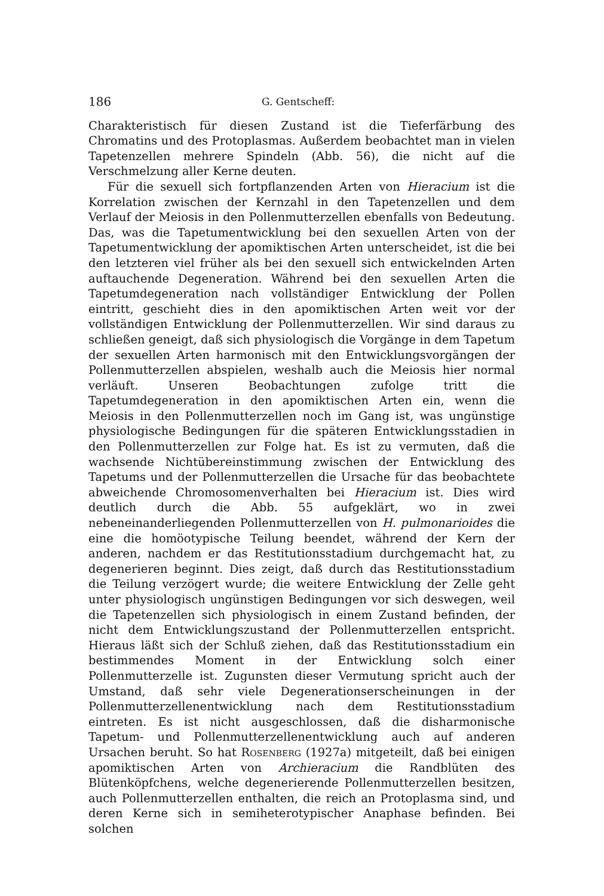186 G. Gentscheff:
Charakteristisch für diesen Zustand ist die Tieferfärbung des Chromatins und des Protoplasmas. Außerdem beobachtet man in vielen Tapetenzellen mehrere Spindeln (Abb. 56), die nicht auf die Verschmelzung aller Kerne deuten.
Für die sexuell sich fortpflanzenden Arten von Hieracium ist die Korrelation zwischen der Kernzahl in den Tapetenzellen und dem Verlauf der Meiosis in den Pollenmutterzellen ebenfalls von Bedeutung. Das, was die Tapetumentwicklung bei den sexuellen Arten von der Tapetumentwicklung der apomiktischen Arten unterscheidet, ist die bei den letzteren viel früher als bei den sexuell sich entwickelnden Arten auftauchende Degeneration. Während bei den sexuellen Arten die Tapetumdegeneration nach vollständiger Entwicklung der Pollen eintritt, geschieht dies in den apomiktischen Arten weit vor der vollständigen Entwicklung der Pollenmutterzellen. Wir sind daraus zu schließen geneigt, daß sich physiologisch die Vorgänge in dem Tapetum der sexuellen Arten harmonisch mit den Entwicklungsvorgängen der Pollenmutterzellen abspielen, weshalb auch die Meiosis hier normal verläuft. Unseren Beobachtungen zufolge tritt die Tapetumdegeneration in den apomiktischen Arten ein, wenn die Meiosis in den Pollenmutterzellen noch im Gang ist, was ungünstige physiologische Bedingungen für die späteren Entwicklungsstadien in den Pollenmutterzellen zur Folge hat. Es ist zu vermuten, daß die wachsende Nichtübereinstimmung zwischen der Entwicklung des Tapetums und der Pollenmutterzellen die Ursache für das beobachtete abweichende Chromosomenverhalten bei Hieracium ist. Dies wird deutlich durch die Abb. 55 aufgeklärt, wo in zwei nebeneinanderliegenden Pollenmutterzellen von H. pulmonarioides die eine die homöotypische Teilung beendet, während der Kern der anderen, nachdem er das Restitutionsstadium durchgemacht hat, zu degenerieren beginnt. Dies zeigt, daß durch das Restitutionsstadium die Teilung verzögert wurde; die weitere Entwicklung der Zelle geht unter physiologisch ungünstigen Bedingungen vor sich deswegen, weil die Tapetenzellen sich physiologisch in einem Zustand befinden, der nicht dem Entwicklungszustand der Pollenmutterzellen entspricht. Hieraus läßt sich der Schluß ziehen, daß das Restitutionsstadium ein bestimmendes Moment in der Entwicklung solch einer Pollenmutterzelle ist. Zugunsten dieser Vermutung spricht auch der Umstand, daß sehr viele Degenerationserscheinungen in der Pollenmutterzellenentwicklung nach dem Restitutionsstadium eintreten. Es ist nicht ausgeschlossen, daß die disharmonische Tapetum- und Pollenmutterzellenentwicklung auch auf anderen Ursachen beruht. So hat Rosenberg (1927a) mitgeteilt, daß bei einigen apomiktischen Arten von Archieracium die Randblüten des Blütenköpfchens, welche degenerierende Pollenmutterzellen besitzen, auch Pollenmutterzellen enthalten, die reich an Protoplasma sind, und deren Kerne sich in semiheterotypischer Anaphase befinden. Bei solchen